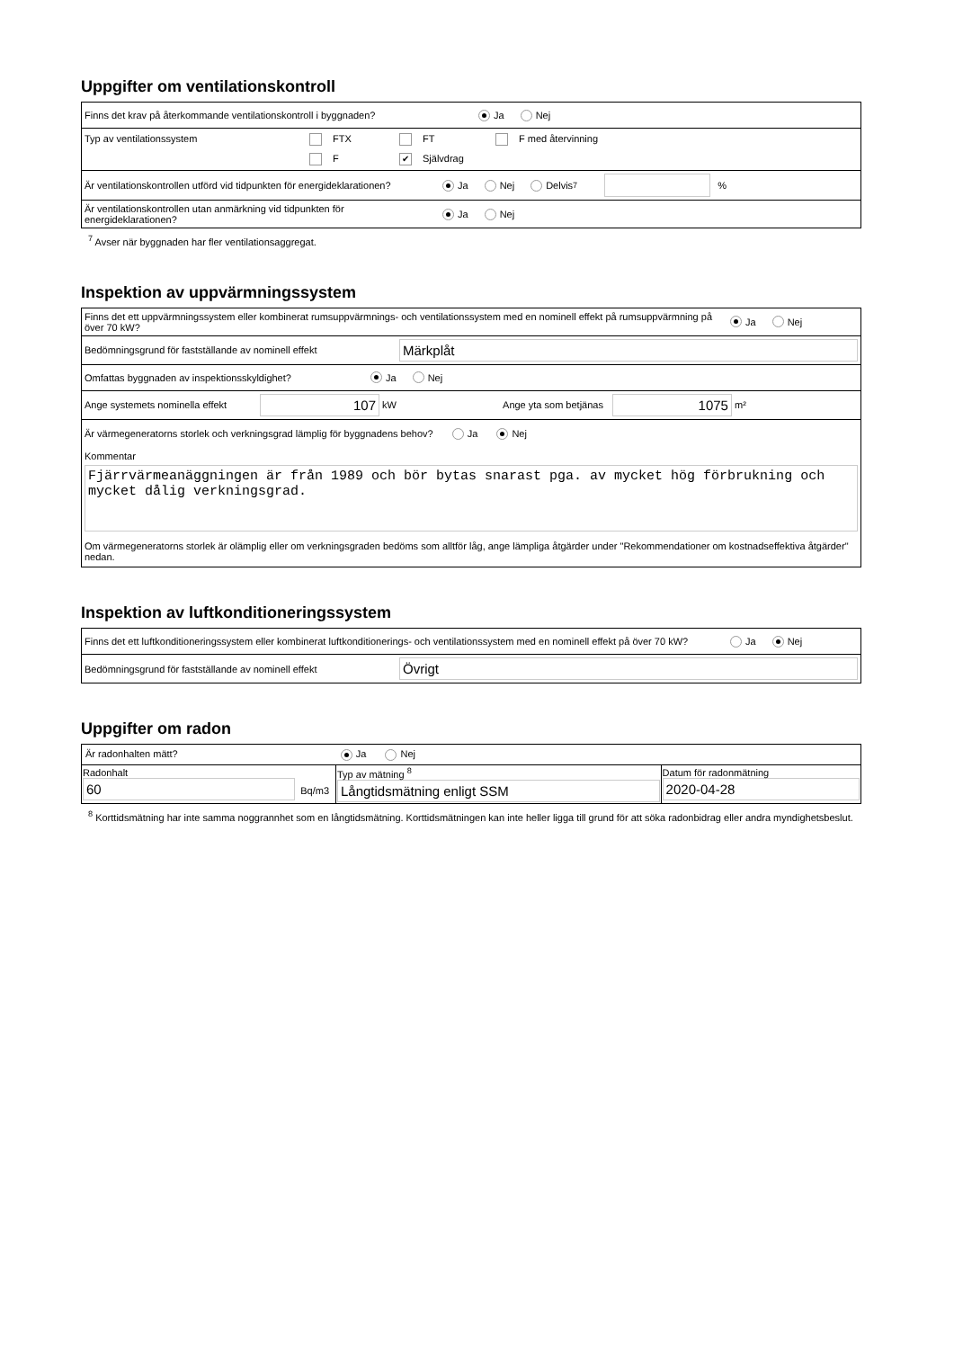Uppgifter om ventilationskontroll
Finns det krav på återkommande ventilationskontroll i byggnaden? Ja Nej
Typ av ventilationssystem FTX FT F med återvinning
F ✔ Självdrag
Är ventilationskontrollen utförd vid tidpunkten för energideklarationen? Ja Nej Delvis <sup>7</sup> %
Är ventilationskontrollen utan anmärkning vid tidpunkten för energideklarationen? Ja Nej
<sup>7</sup> Avser när byggnaden har fler ventilationsaggregat.
Inspektion av uppvärmningssystem
Finns det ett uppvärmningssystem eller kombinerat rumsuppvärmnings- och ventilationssystem med en nominell effekt på rumsuppvärmning på över 70 kW? Ja Nej
Bedömningsgrund för fastställande av nominell effekt Märkplåt
Omfattas byggnaden av inspektionsskyldighet? Ja Nej
Ange systemets nominella effekt 107 kW Ange yta som betjänas 1075 m²
Är värmegeneratorns storlek och verkningsgrad lämplig för byggnadens behov? Ja Nej
Kommentar
Fjärrvärmeanäggningen är från 1989 och bör bytas snarast pga. av mycket hög förbrukning och mycket dålig verkningsgrad.
Om värmegeneratorns storlek är olämplig eller om verkningsgraden bedöms som alltför låg, ange lämpliga åtgärder under "Rekommendationer om kostnadseffektiva åtgärder" nedan.
Inspektion av luftkonditioneringssystem
Finns det ett luftkonditioneringssystem eller kombinerat luftkonditionerings- och ventilationssystem med en nominell effekt på över 70 kW? Ja Nej
Bedömningsgrund för fastställande av nominell effekt Övrigt
Uppgifter om radon
| Är radonhalten mätt? Ja Nej | | |
| Radonhalt 60 Bq/m3 | Typ av mätning <sup>8</sup> Långtidsmätning enligt SSM | Datum för radonmätning 2020-04-28 |
<sup>8</sup> Korttidsmätning har inte samma noggrannhet som en långtidsmätning. Korttidsmätningen kan inte heller ligga till grund för att söka radonbidrag eller andra myndighetsbeslut.